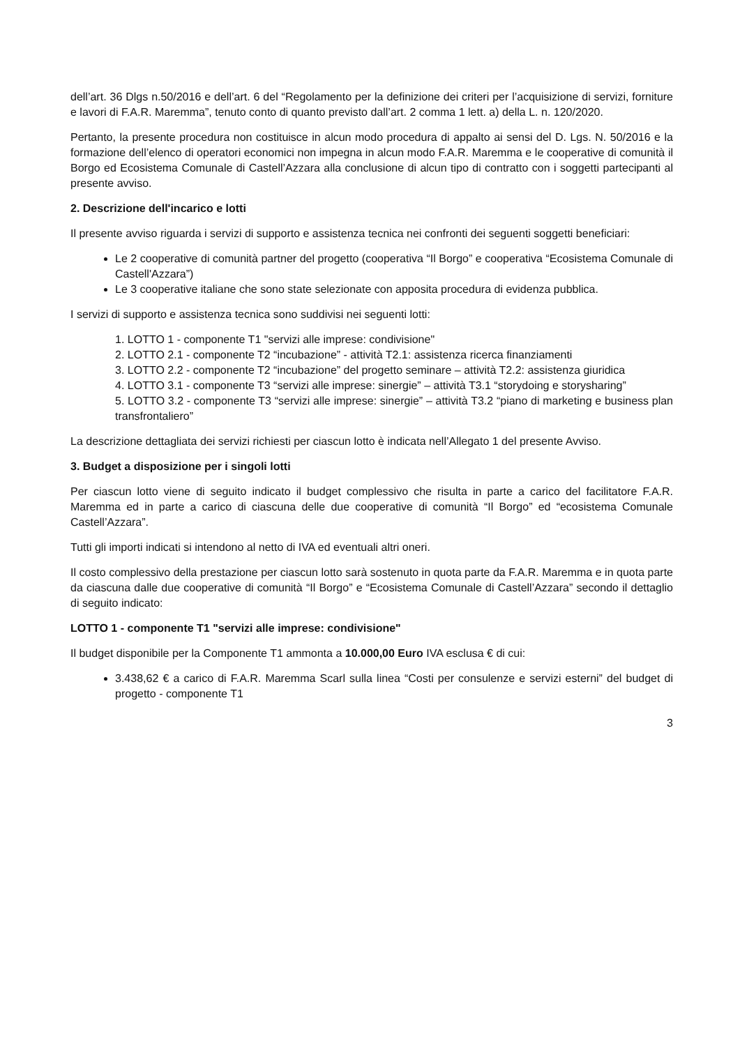dell’art. 36 Dlgs n.50/2016 e dell’art. 6 del “Regolamento per la definizione dei criteri per l’acquisizione di servizi, forniture e lavori di F.A.R. Maremma”, tenuto conto di quanto previsto dall’art. 2 comma 1 lett. a) della L. n. 120/2020.
Pertanto, la presente procedura non costituisce in alcun modo procedura di appalto ai sensi del D. Lgs. N. 50/2016 e la formazione dell’elenco di operatori economici non impegna in alcun modo F.A.R. Maremma e le cooperative di comunità il Borgo ed Ecosistema Comunale di Castell’Azzara alla conclusione di alcun tipo di contratto con i soggetti partecipanti al presente avviso.
2. Descrizione dell'incarico e lotti
Il presente avviso riguarda i servizi di supporto e assistenza tecnica nei confronti dei seguenti soggetti beneficiari:
Le 2 cooperative di comunità partner del progetto (cooperativa “Il Borgo” e cooperativa “Ecosistema Comunale di Castell'Azzara”)
Le 3 cooperative italiane che sono state selezionate con apposita procedura di evidenza pubblica.
I servizi di supporto e assistenza tecnica sono suddivisi nei seguenti lotti:
1. LOTTO 1 - componente T1 "servizi alle imprese: condivisione"
2. LOTTO 2.1 - componente T2 “incubazione” - attività T2.1: assistenza ricerca finanziamenti
3. LOTTO 2.2 - componente T2 “incubazione” del progetto seminare – attività T2.2: assistenza giuridica
4. LOTTO 3.1 - componente T3 “servizi alle imprese: sinergie” – attività T3.1 “storydoing e storysharing”
5. LOTTO 3.2 - componente T3 “servizi alle imprese: sinergie” – attività T3.2 “piano di marketing e business plan transfrontaliero”
La descrizione dettagliata dei servizi richiesti per ciascun lotto è indicata nell’Allegato 1 del presente Avviso.
3. Budget a disposizione per i singoli lotti
Per ciascun lotto viene di seguito indicato il budget complessivo che risulta in parte a carico del facilitatore F.A.R. Maremma ed in parte a carico di ciascuna delle due cooperative di comunità “Il Borgo” ed “ecosistema Comunale Castell’Azzara”.
Tutti gli importi indicati si intendono al netto di IVA ed eventuali altri oneri.
Il costo complessivo della prestazione per ciascun lotto sarà sostenuto in quota parte da F.A.R. Maremma e in quota parte da ciascuna dalle due cooperative di comunità “Il Borgo” e “Ecosistema Comunale di Castell’Azzara” secondo il dettaglio di seguito indicato:
LOTTO 1 - componente T1 "servizi alle imprese: condivisione"
Il budget disponibile per la Componente T1 ammonta a 10.000,00 Euro IVA esclusa € di cui:
3.438,62 € a carico di F.A.R. Maremma Scarl sulla linea “Costi per consulenze e servizi esterni” del budget di progetto - componente T1
3